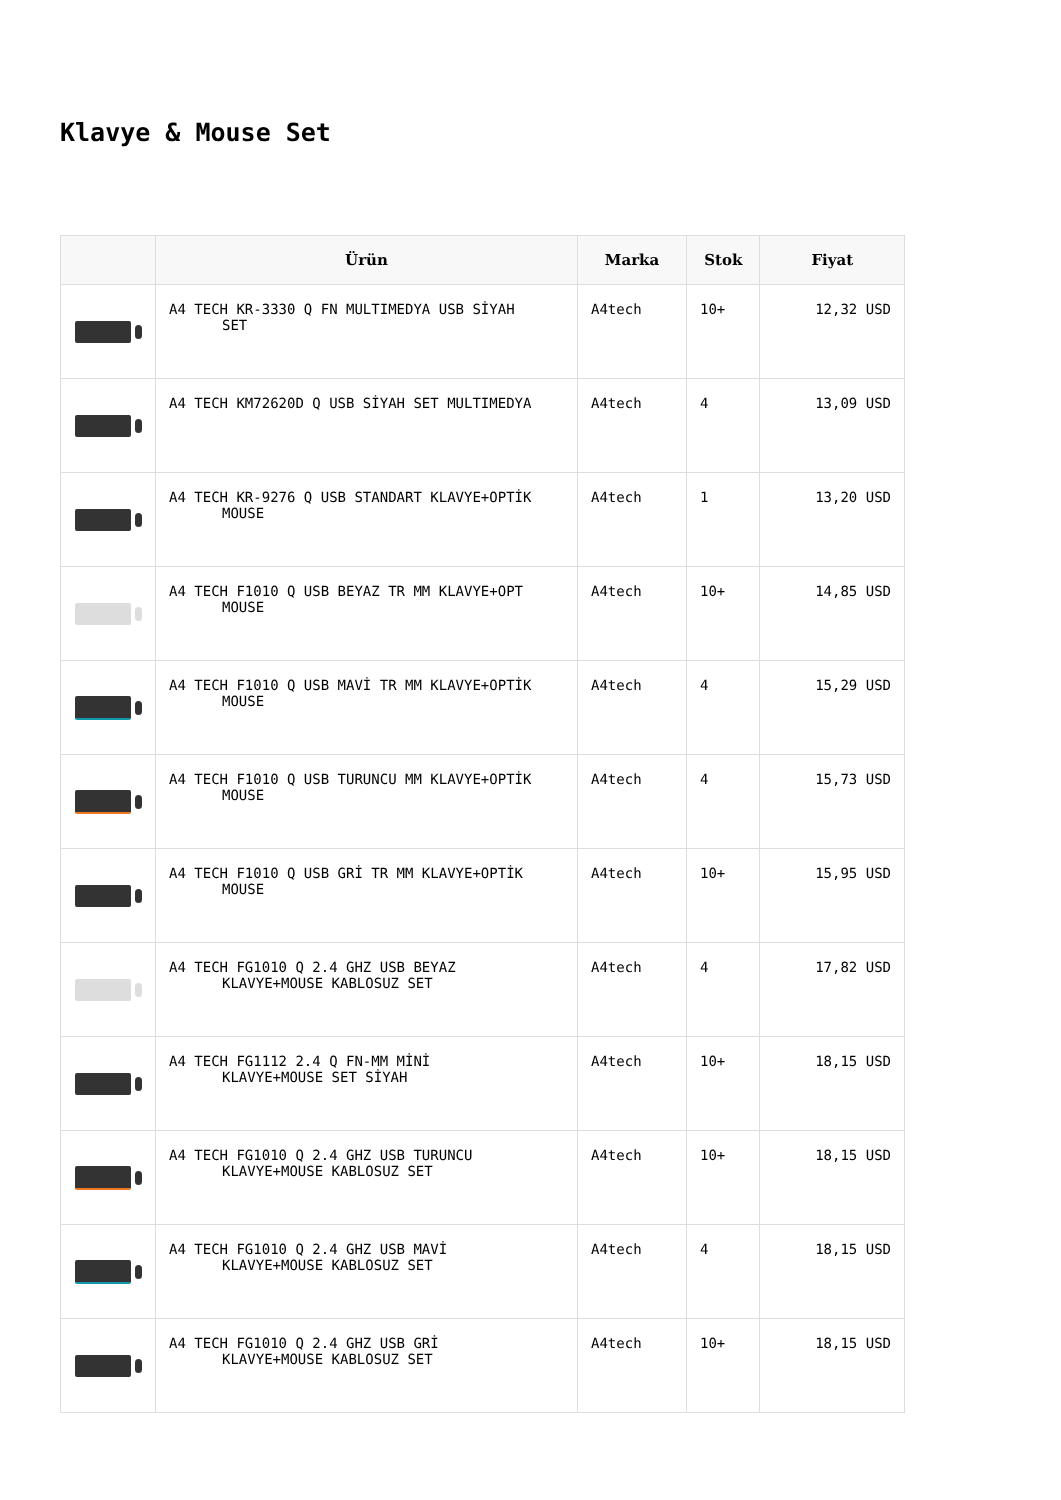Klavye & Mouse Set
| | Ürün | Marka | Stok | Fiyat |
| --- | --- | --- | --- | --- |
| | A4 TECH KR-3330 Q FN MULTIMEDYA USB SİYAH SET | A4tech | 10+ | 12,32 USD |
| | A4 TECH KM72620D Q USB SİYAH SET MULTIMEDYA | A4tech | 4 | 13,09 USD |
| | A4 TECH KR-9276 Q USB STANDART KLAVYE+OPTİK MOUSE | A4tech | 1 | 13,20 USD |
| | A4 TECH F1010 Q USB BEYAZ TR MM KLAVYE+OPT MOUSE | A4tech | 10+ | 14,85 USD |
| | A4 TECH F1010 Q USB MAVİ TR MM KLAVYE+OPTİK MOUSE | A4tech | 4 | 15,29 USD |
| | A4 TECH F1010 Q USB TURUNCU MM KLAVYE+OPTİK MOUSE | A4tech | 4 | 15,73 USD |
| | A4 TECH F1010 Q USB GRİ TR MM KLAVYE+OPTİK MOUSE | A4tech | 10+ | 15,95 USD |
| | A4 TECH FG1010 Q 2.4 GHZ USB BEYAZ KLAVYE+MOUSE KABLOSUZ SET | A4tech | 4 | 17,82 USD |
| | A4 TECH FG1112 2.4 Q FN-MM MİNİ KLAVYE+MOUSE SET SİYAH | A4tech | 10+ | 18,15 USD |
| | A4 TECH FG1010 Q 2.4 GHZ USB TURUNCU KLAVYE+MOUSE KABLOSUZ SET | A4tech | 10+ | 18,15 USD |
| | A4 TECH FG1010 Q 2.4 GHZ USB MAVİ KLAVYE+MOUSE KABLOSUZ SET | A4tech | 4 | 18,15 USD |
| | A4 TECH FG1010 Q 2.4 GHZ USB GRİ KLAVYE+MOUSE KABLOSUZ SET | A4tech | 10+ | 18,15 USD |